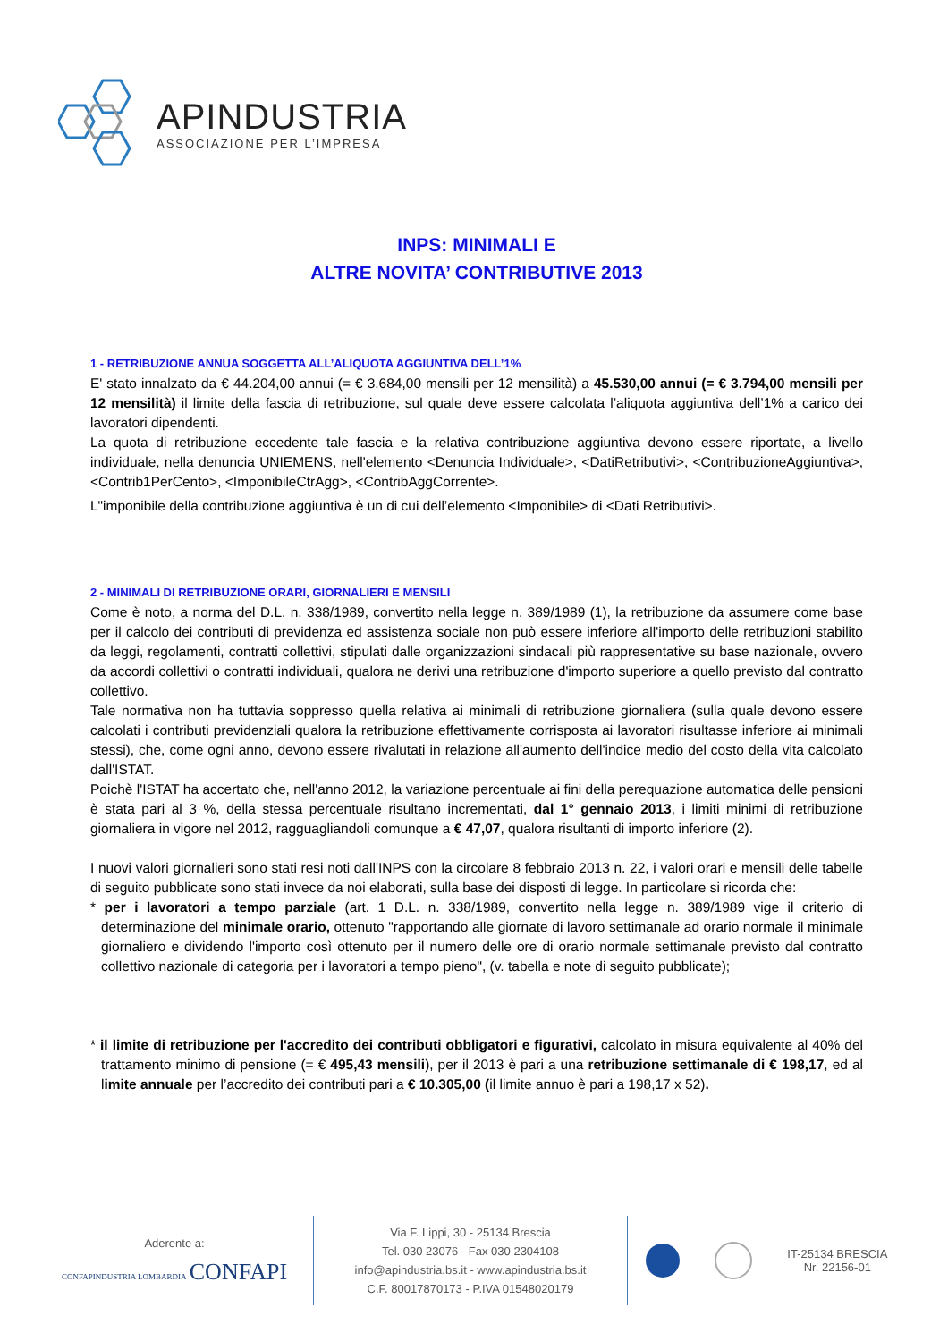APINDUSTRIA
ASSOCIAZIONE PER L’IMPRESA
INPS: MINIMALI E
ALTRE NOVITA’ CONTRIBUTIVE 2013
1 - RETRIBUZIONE ANNUA SOGGETTA ALL’ALIQUOTA AGGIUNTIVA DELL’1%
E' stato innalzato da € 44.204,00 annui (= € 3.684,00 mensili per 12 mensilità) a 45.530,00 annui (= € 3.794,00 mensili per 12 mensilità) il limite della fascia di retribuzione, sul quale deve essere calcolata l’aliquota aggiuntiva dell’1% a carico dei lavoratori dipendenti.
La quota di retribuzione eccedente tale fascia e la relativa contribuzione aggiuntiva devono essere riportate, a livello individuale, nella denuncia UNIEMENS, nell'elemento <Denuncia Individuale>, <DatiRetributivi>, <ContribuzioneAggiuntiva>, <Contrib1PerCento>, <ImponibileCtrAgg>, <ContribAggCorrente>.
L"imponibile della contribuzione aggiuntiva è un di cui dell’elemento <Imponibile> di <Dati Retributivi>.
2 - MINIMALI DI RETRIBUZIONE ORARI, GIORNALIERI E MENSILI
Come è noto, a norma del D.L. n. 338/1989, convertito nella legge n. 389/1989 (1), la retribuzione da assumere come base per il calcolo dei contributi di previdenza ed assistenza sociale non può essere inferiore all'importo delle retribuzioni stabilito da leggi, regolamenti, contratti collettivi, stipulati dalle organizzazioni sindacali più rappresentative su base nazionale, ovvero da accordi collettivi o contratti individuali, qualora ne derivi una retribuzione d'importo superiore a quello previsto dal contratto collettivo.
Tale normativa non ha tuttavia soppresso quella relativa ai minimali di retribuzione giornaliera (sulla quale devono essere calcolati i contributi previdenziali qualora la retribuzione effettivamente corrisposta ai lavoratori risultasse inferiore ai minimali stessi), che, come ogni anno, devono essere rivalutati in relazione all'aumento dell'indice medio del costo della vita calcolato dall'ISTAT.
Poichè l'ISTAT ha accertato che, nell'anno 2012, la variazione percentuale ai fini della perequazione automatica delle pensioni è stata pari al 3 %, della stessa percentuale risultano incrementati, dal 1° gennaio 2013, i limiti minimi di retribuzione giornaliera in vigore nel 2012, ragguagliandoli comunque a € 47,07, qualora risultanti di importo inferiore (2).
I nuovi valori giornalieri sono stati resi noti dall'INPS con la circolare 8 febbraio 2013 n. 22, i valori orari e mensili delle tabelle di seguito pubblicate sono stati invece da noi elaborati, sulla base dei disposti di legge. In particolare si ricorda che:
* per i lavoratori a tempo parziale (art. 1 D.L. n. 338/1989, convertito nella legge n. 389/1989 vige il criterio di determinazione del minimale orario, ottenuto "rapportando alle giornate di lavoro settimanale ad orario normale il minimale giornaliero e dividendo l'importo così ottenuto per il numero delle ore di orario normale settimanale previsto dal contratto collettivo nazionale di categoria per i lavoratori a tempo pieno", (v. tabella e note di seguito pubblicate);
* il limite di retribuzione per l'accredito dei contributi obbligatori e figurativi, calcolato in misura equivalente al 40% del trattamento minimo di pensione (= € 495,43 mensili), per il 2013 è pari a una retribuzione settimanale di € 198,17, ed al limite annuale per l’accredito dei contributi pari a € 10.305,00 (il limite annuo è pari a 198,17 x 52).
Aderente a:
CONFAPINDUSTRIA LOMBARDIA CONFAPI
Via F. Lippi, 30 - 25134 Brescia
Tel. 030 23076 - Fax 030 2304108
info@apindustria.bs.it - www.apindustria.bs.it
C.F. 80017870173 - P.IVA 01548020179
IT-25134 BRESCIA
Nr. 22156-01